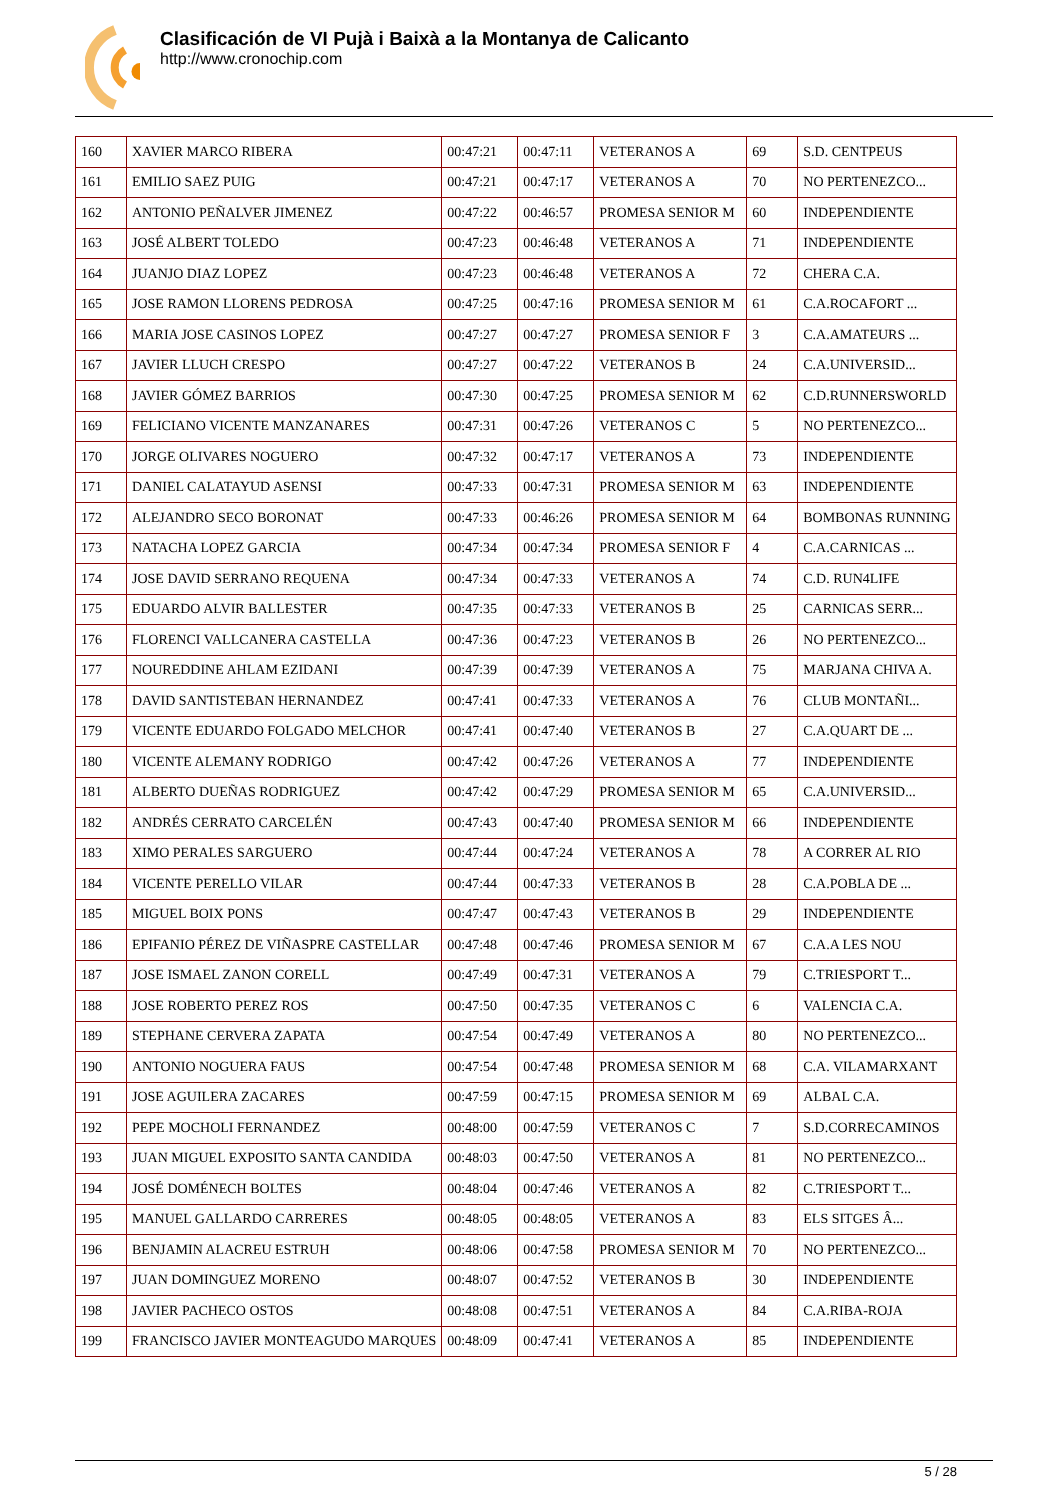Clasificación de VI Pujà i Baixà a la Montanya de Calicanto
http://www.cronochip.com
| 160 | XAVIER MARCO RIBERA | 00:47:21 | 00:47:11 | VETERANOS A | 69 | S.D. CENTPEUS |
| 161 | EMILIO SAEZ PUIG | 00:47:21 | 00:47:17 | VETERANOS A | 70 | NO PERTENEZCO... |
| 162 | ANTONIO PEÑALVER JIMENEZ | 00:47:22 | 00:46:57 | PROMESA SENIOR M | 60 | INDEPENDIENTE |
| 163 | JOSÉ ALBERT TOLEDO | 00:47:23 | 00:46:48 | VETERANOS A | 71 | INDEPENDIENTE |
| 164 | JUANJO DIAZ LOPEZ | 00:47:23 | 00:46:48 | VETERANOS A | 72 | CHERA C.A. |
| 165 | JOSE RAMON LLORENS PEDROSA | 00:47:25 | 00:47:16 | PROMESA SENIOR M | 61 | C.A.ROCAFORT ... |
| 166 | MARIA JOSE CASINOS LOPEZ | 00:47:27 | 00:47:27 | PROMESA SENIOR F | 3 | C.A.AMATEURS ... |
| 167 | JAVIER LLUCH CRESPO | 00:47:27 | 00:47:22 | VETERANOS B | 24 | C.A.UNIVERSID... |
| 168 | JAVIER GÓMEZ BARRIOS | 00:47:30 | 00:47:25 | PROMESA SENIOR M | 62 | C.D.RUNNERSWORLD |
| 169 | FELICIANO VICENTE MANZANARES | 00:47:31 | 00:47:26 | VETERANOS C | 5 | NO PERTENEZCO... |
| 170 | JORGE OLIVARES NOGUERO | 00:47:32 | 00:47:17 | VETERANOS A | 73 | INDEPENDIENTE |
| 171 | DANIEL CALATAYUD ASENSI | 00:47:33 | 00:47:31 | PROMESA SENIOR M | 63 | INDEPENDIENTE |
| 172 | ALEJANDRO SECO BORONAT | 00:47:33 | 00:46:26 | PROMESA SENIOR M | 64 | BOMBONAS RUNNING |
| 173 | NATACHA LOPEZ GARCIA | 00:47:34 | 00:47:34 | PROMESA SENIOR F | 4 | C.A.CARNICAS ... |
| 174 | JOSE DAVID SERRANO REQUENA | 00:47:34 | 00:47:33 | VETERANOS A | 74 | C.D. RUN4LIFE |
| 175 | EDUARDO ALVIR BALLESTER | 00:47:35 | 00:47:33 | VETERANOS B | 25 | CARNICAS SERR... |
| 176 | FLORENCI VALLCANERA CASTELLA | 00:47:36 | 00:47:23 | VETERANOS B | 26 | NO PERTENEZCO... |
| 177 | NOUREDDINE AHLAM EZIDANI | 00:47:39 | 00:47:39 | VETERANOS A | 75 | MARJANA CHIVA A. |
| 178 | DAVID SANTISTEBAN HERNANDEZ | 00:47:41 | 00:47:33 | VETERANOS A | 76 | CLUB MONTAÑI... |
| 179 | VICENTE EDUARDO FOLGADO MELCHOR | 00:47:41 | 00:47:40 | VETERANOS B | 27 | C.A.QUART DE ... |
| 180 | VICENTE ALEMANY RODRIGO | 00:47:42 | 00:47:26 | VETERANOS A | 77 | INDEPENDIENTE |
| 181 | ALBERTO DUEÑAS RODRIGUEZ | 00:47:42 | 00:47:29 | PROMESA SENIOR M | 65 | C.A.UNIVERSID... |
| 182 | ANDRÉS CERRATO CARCELÉN | 00:47:43 | 00:47:40 | PROMESA SENIOR M | 66 | INDEPENDIENTE |
| 183 | XIMO PERALES SARGUERO | 00:47:44 | 00:47:24 | VETERANOS A | 78 | A CORRER AL RIO |
| 184 | VICENTE PERELLO VILAR | 00:47:44 | 00:47:33 | VETERANOS B | 28 | C.A.POBLA DE ... |
| 185 | MIGUEL BOIX PONS | 00:47:47 | 00:47:43 | VETERANOS B | 29 | INDEPENDIENTE |
| 186 | EPIFANIO PÉREZ DE VIÑASPRE CASTELLAR | 00:47:48 | 00:47:46 | PROMESA SENIOR M | 67 | C.A.A LES NOU |
| 187 | JOSE ISMAEL ZANON CORELL | 00:47:49 | 00:47:31 | VETERANOS A | 79 | C.TRIESPORT T... |
| 188 | JOSE ROBERTO PEREZ ROS | 00:47:50 | 00:47:35 | VETERANOS C | 6 | VALENCIA C.A. |
| 189 | STEPHANE CERVERA ZAPATA | 00:47:54 | 00:47:49 | VETERANOS A | 80 | NO PERTENEZCO... |
| 190 | ANTONIO NOGUERA FAUS | 00:47:54 | 00:47:48 | PROMESA SENIOR M | 68 | C.A. VILAMARXANT |
| 191 | JOSE AGUILERA ZACARES | 00:47:59 | 00:47:15 | PROMESA SENIOR M | 69 | ALBAL C.A. |
| 192 | PEPE MOCHOLI FERNANDEZ | 00:48:00 | 00:47:59 | VETERANOS C | 7 | S.D.CORRECAMINOS |
| 193 | JUAN MIGUEL EXPOSITO SANTA CANDIDA | 00:48:03 | 00:47:50 | VETERANOS A | 81 | NO PERTENEZCO... |
| 194 | JOSÉ DOMÉNECH BOLTES | 00:48:04 | 00:47:46 | VETERANOS A | 82 | C.TRIESPORT T... |
| 195 | MANUEL GALLARDO CARRERES | 00:48:05 | 00:48:05 | VETERANOS A | 83 | ELS SITGES Â... |
| 196 | BENJAMIN ALACREU ESTRUH | 00:48:06 | 00:47:58 | PROMESA SENIOR M | 70 | NO PERTENEZCO... |
| 197 | JUAN DOMINGUEZ MORENO | 00:48:07 | 00:47:52 | VETERANOS B | 30 | INDEPENDIENTE |
| 198 | JAVIER PACHECO OSTOS | 00:48:08 | 00:47:51 | VETERANOS A | 84 | C.A.RIBA-ROJA |
| 199 | FRANCISCO JAVIER MONTEAGUDO MARQUES | 00:48:09 | 00:47:41 | VETERANOS A | 85 | INDEPENDIENTE |
5 / 28